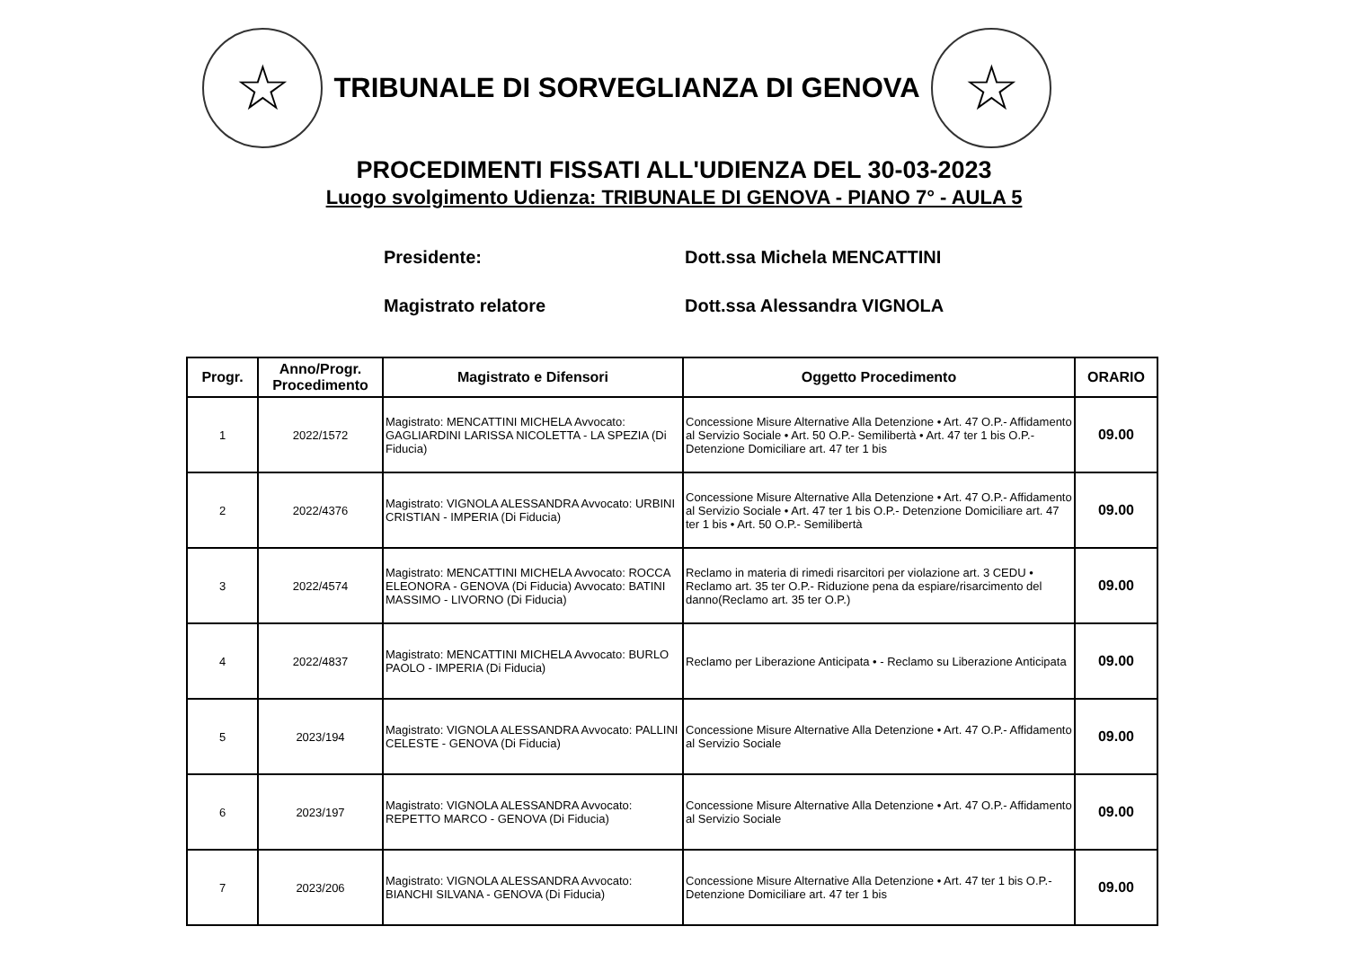☆
TRIBUNALE DI SORVEGLIANZA DI GENOVA
☆
PROCEDIMENTI FISSATI ALL'UDIENZA DEL 30-03-2023
Luogo svolgimento Udienza: TRIBUNALE DI GENOVA - PIANO 7° - AULA 5
Presidente: Dott.ssa Michela MENCATTINI
Magistrato relatore Dott.ssa Alessandra VIGNOLA
| Progr. | Anno/Progr. Procedimento | Magistrato e Difensori | Oggetto Procedimento | ORARIO |
| --- | --- | --- | --- | --- |
| 1 | 2022/1572 | Magistrato: MENCATTINI MICHELA Avvocato: GAGLIARDINI LARISSA NICOLETTA - LA SPEZIA (Di Fiducia) | Concessione Misure Alternative Alla Detenzione • Art. 47 O.P.- Affidamento al Servizio Sociale • Art. 50 O.P.- Semilibertà • Art. 47 ter 1 bis O.P.- Detenzione Domiciliare art. 47 ter 1 bis | 09.00 |
| 2 | 2022/4376 | Magistrato: VIGNOLA ALESSANDRA Avvocato: URBINI CRISTIAN - IMPERIA (Di Fiducia) | Concessione Misure Alternative Alla Detenzione • Art. 47 O.P.- Affidamento al Servizio Sociale • Art. 47 ter 1 bis O.P.- Detenzione Domiciliare art. 47 ter 1 bis • Art. 50 O.P.- Semilibertà | 09.00 |
| 3 | 2022/4574 | Magistrato: MENCATTINI MICHELA Avvocato: ROCCA ELEONORA - GENOVA (Di Fiducia) Avvocato: BATINI MASSIMO - LIVORNO (Di Fiducia) | Reclamo in materia di rimedi risarcitori per violazione art. 3 CEDU • Reclamo art. 35 ter O.P.- Riduzione pena da espiare/risarcimento del danno(Reclamo art. 35 ter O.P.) | 09.00 |
| 4 | 2022/4837 | Magistrato: MENCATTINI MICHELA Avvocato: BURLO PAOLO - IMPERIA (Di Fiducia) | Reclamo per Liberazione Anticipata • - Reclamo su Liberazione Anticipata | 09.00 |
| 5 | 2023/194 | Magistrato: VIGNOLA ALESSANDRA Avvocato: PALLINI CELESTE - GENOVA (Di Fiducia) | Concessione Misure Alternative Alla Detenzione • Art. 47 O.P.- Affidamento al Servizio Sociale | 09.00 |
| 6 | 2023/197 | Magistrato: VIGNOLA ALESSANDRA Avvocato: REPETTO MARCO - GENOVA (Di Fiducia) | Concessione Misure Alternative Alla Detenzione • Art. 47 O.P.- Affidamento al Servizio Sociale | 09.00 |
| 7 | 2023/206 | Magistrato: VIGNOLA ALESSANDRA Avvocato: BIANCHI SILVANA - GENOVA (Di Fiducia) | Concessione Misure Alternative Alla Detenzione • Art. 47 ter 1 bis O.P.- Detenzione Domiciliare art. 47 ter 1 bis | 09.00 |